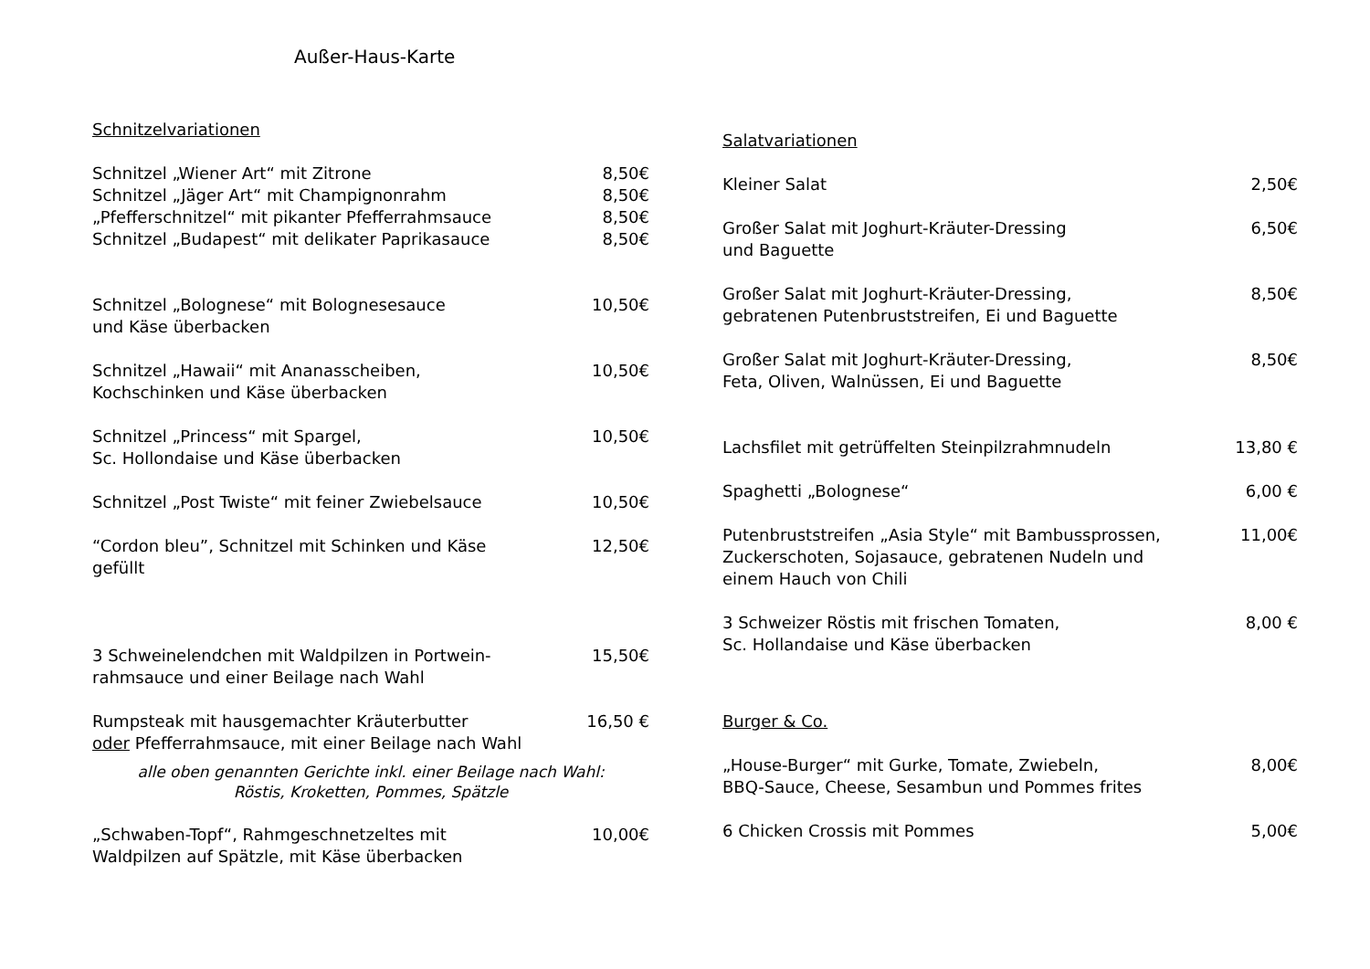Außer-Haus-Karte
Schnitzelvariationen
Schnitzel „Wiener Art“ mit Zitrone 8,50€
Schnitzel „Jäger Art“ mit Champignonrahm 8,50€
„Pfefferschnitzel“ mit pikanter Pfefferrahmsauce 8,50€
Schnitzel „Budapest“ mit delikater Paprikasauce 8,50€
Schnitzel „Bolognese“ mit Bolognesesauce
und Käse überbacken 10,50€
Schnitzel „Hawaii“ mit Ananasscheiben,
Kochschinken und Käse überbacken 10,50€
Schnitzel „Princess“ mit Spargel,
Sc. Hollondaise und Käse überbacken 10,50€
Schnitzel „Post Twiste“ mit feiner Zwiebelsauce 10,50€
“Cordon bleu”, Schnitzel mit Schinken und Käse
gefüllt 12,50€
3 Schweinelendchen mit Waldpilzen in Portwein-
rahmsauce und einer Beilage nach Wahl 15,50€
Rumpsteak mit hausgemachter Kräuterbutter
oder Pfefferrahmsauce, mit einer Beilage nach Wahl 16,50 €
alle oben genannten Gerichte inkl. einer Beilage nach Wahl:
Röstis, Kroketten, Pommes, Spätzle
„Schwaben-Topf“, Rahmgeschnetzeltes mit
Waldpilzen auf Spätzle, mit Käse überbacken 10,00€
Salatvariationen
Kleiner Salat 2,50€
Großer Salat mit Joghurt-Kräuter-Dressing
und Baguette 6,50€
Großer Salat mit Joghurt-Kräuter-Dressing,
gebratenen Putenbruststreifen, Ei und Baguette 8,50€
Großer Salat mit Joghurt-Kräuter-Dressing,
Feta, Oliven, Walnüssen, Ei und Baguette 8,50€
Lachsfilet mit getrüffelten Steinpilzrahmnudeln 13,80 €
Spaghetti „Bolognese“6,00 €
Putenbruststreifen „Asia Style“ mit Bambussprossen,
Zuckerschoten, Sojasauce, gebratenen Nudeln und
einem Hauch von Chili 11,00€
3 Schweizer Röstis mit frischen Tomaten,
Sc. Hollandaise und Käse überbacken 8,00 €
Burger & Co.
„House-Burger“ mit Gurke, Tomate, Zwiebeln,
BBQ-Sauce, Cheese, Sesambun und Pommes frites 8,00€
6 Chicken Crossis mit Pommes 5,00€